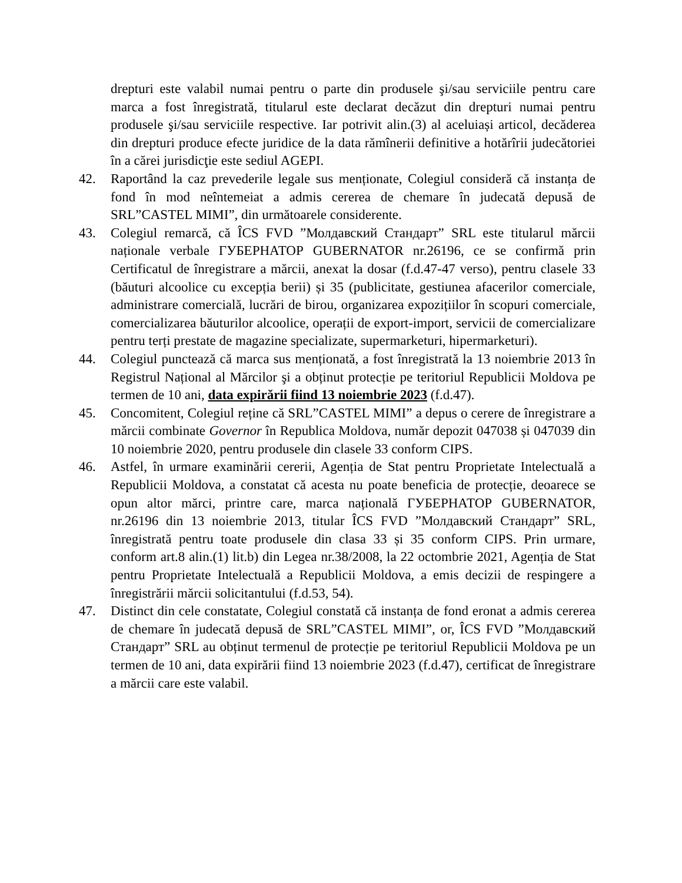drepturi este valabil numai pentru o parte din produsele şi/sau serviciile pentru care marca a fost înregistrată, titularul este declarat decăzut din drepturi numai pentru produsele şi/sau serviciile respective. Iar potrivit alin.(3) al aceluiași articol, decăderea din drepturi produce efecte juridice de la data rămînerii definitive a hotărîrii judecătoriei în a cărei jurisdicţie este sediul AGEPI.
42. Raportând la caz prevederile legale sus menționate, Colegiul consideră că instanța de fond în mod neîntemeiat a admis cererea de chemare în judecată depusă de SRL”CASTEL MIMI”, din următoarele considerente.
43. Colegiul remarcă, că ÎCS FVD ”Молдавский Стандарт” SRL este titularul mărcii naționale verbale ГУБЕРНАТОР GUBERNATOR nr.26196, ce se confirmă prin Certificatul de înregistrare a mărcii, anexat la dosar (f.d.47-47 verso), pentru clasele 33 (băuturi alcoolice cu excepția berii) și 35 (publicitate, gestiunea afacerilor comerciale, administrare comercială, lucrări de birou, organizarea expozițiilor în scopuri comerciale, comercializarea băuturilor alcoolice, operații de export-import, servicii de comercializare pentru terți prestate de magazine specializate, supermarketuri, hipermarketuri).
44. Colegiul punctează că marca sus menționată, a fost înregistrată la 13 noiembrie 2013 în Registrul Național al Mărcilor şi a obținut protecție pe teritoriul Republicii Moldova pe termen de 10 ani, data expirării fiind 13 noiembrie 2023 (f.d.47).
45. Concomitent, Colegiul reține că SRL”CASTEL MIMI” a depus o cerere de înregistrare a mărcii combinate Governor în Republica Moldova, număr depozit 047038 și 047039 din 10 noiembrie 2020, pentru produsele din clasele 33 conform CIPS.
46. Astfel, în urmare examinării cererii, Agenția de Stat pentru Proprietate Intelectuală a Republicii Moldova, a constatat că acesta nu poate beneficia de protecție, deoarece se opun altor mărci, printre care, marca națională ГУБЕРНАТОР GUBERNATOR, nr.26196 din 13 noiembrie 2013, titular ÎCS FVD ”Молдавский Стандарт” SRL, înregistrată pentru toate produsele din clasa 33 și 35 conform CIPS. Prin urmare, conform art.8 alin.(1) lit.b) din Legea nr.38/2008, la 22 octombrie 2021, Agenția de Stat pentru Proprietate Intelectuală a Republicii Moldova, a emis decizii de respingere a înregistrării mărcii solicitantului (f.d.53, 54).
47. Distinct din cele constatate, Colegiul constată că instanța de fond eronat a admis cererea de chemare în judecată depusă de SRL”CASTEL MIMI”, or, ÎCS FVD ”Молдавский Стандарт” SRL au obținut termenul de protecție pe teritoriul Republicii Moldova pe un termen de 10 ani, data expirării fiind 13 noiembrie 2023 (f.d.47), certificat de înregistrare a mărcii care este valabil.